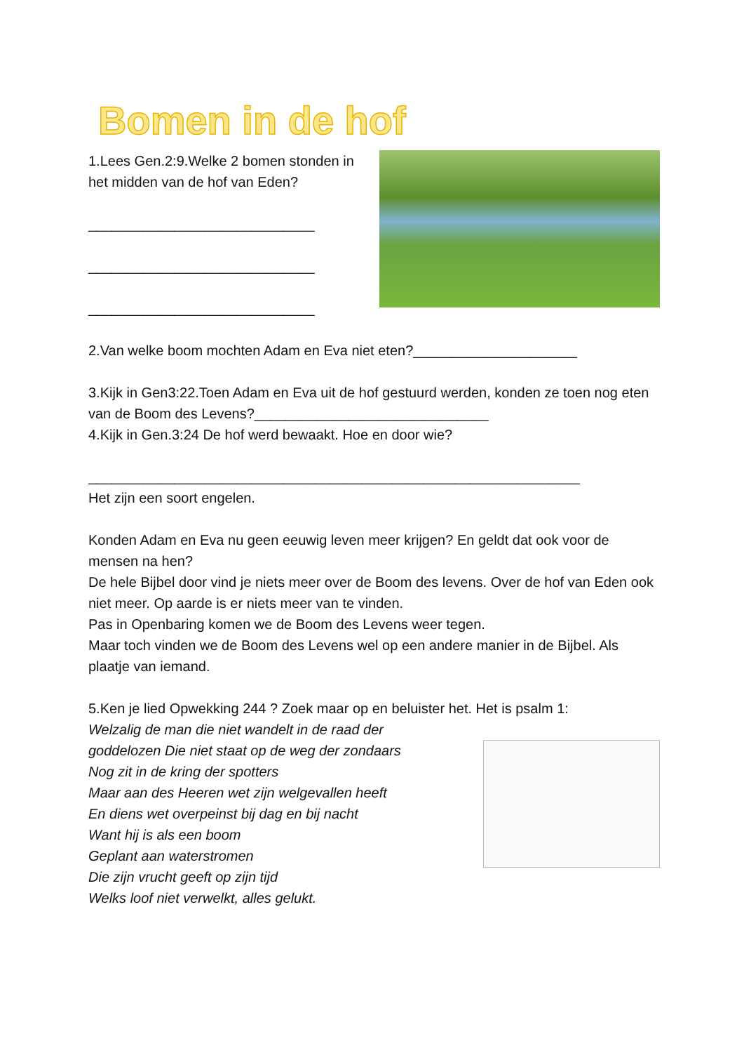Bomen in de hof
1.Lees Gen.2:9.Welke 2 bomen stonden in het midden van de hof van Eden?
_____________________________
_____________________________
_____________________________
2.Van welke boom mochten Adam en Eva niet eten?_____________________
3.Kijk in Gen3:22.Toen Adam en Eva uit de hof gestuurd werden, konden ze toen nog eten van de Boom des Levens?______________________________
4.Kijk in Gen.3:24 De hof werd bewaakt. Hoe en door wie?
_______________________________________________________________
Het zijn een soort engelen.
Konden Adam en Eva nu geen eeuwig leven meer krijgen? En geldt dat ook voor de mensen na hen?
De hele Bijbel door vind je niets meer over de Boom des levens. Over de hof van Eden ook niet meer. Op aarde is er niets meer van te vinden.
Pas in Openbaring komen we de Boom des Levens weer tegen.
Maar toch vinden we de Boom des Levens wel op een andere manier in de Bijbel. Als plaatje van iemand.
5.Ken je lied Opwekking 244 ? Zoek maar op en beluister het. Het is psalm 1:
Welzalig de man die niet wandelt in de raad der
goddelozen Die niet staat op de weg der zondaars
Nog zit in de kring der spotters
Maar aan des Heeren wet zijn welgevallen heeft
En diens wet overpeinst bij dag en bij nacht
Want hij is als een boom
Geplant aan waterstromen
Die zijn vrucht geeft op zijn tijd
Welks loof niet verwelkt, alles gelukt.